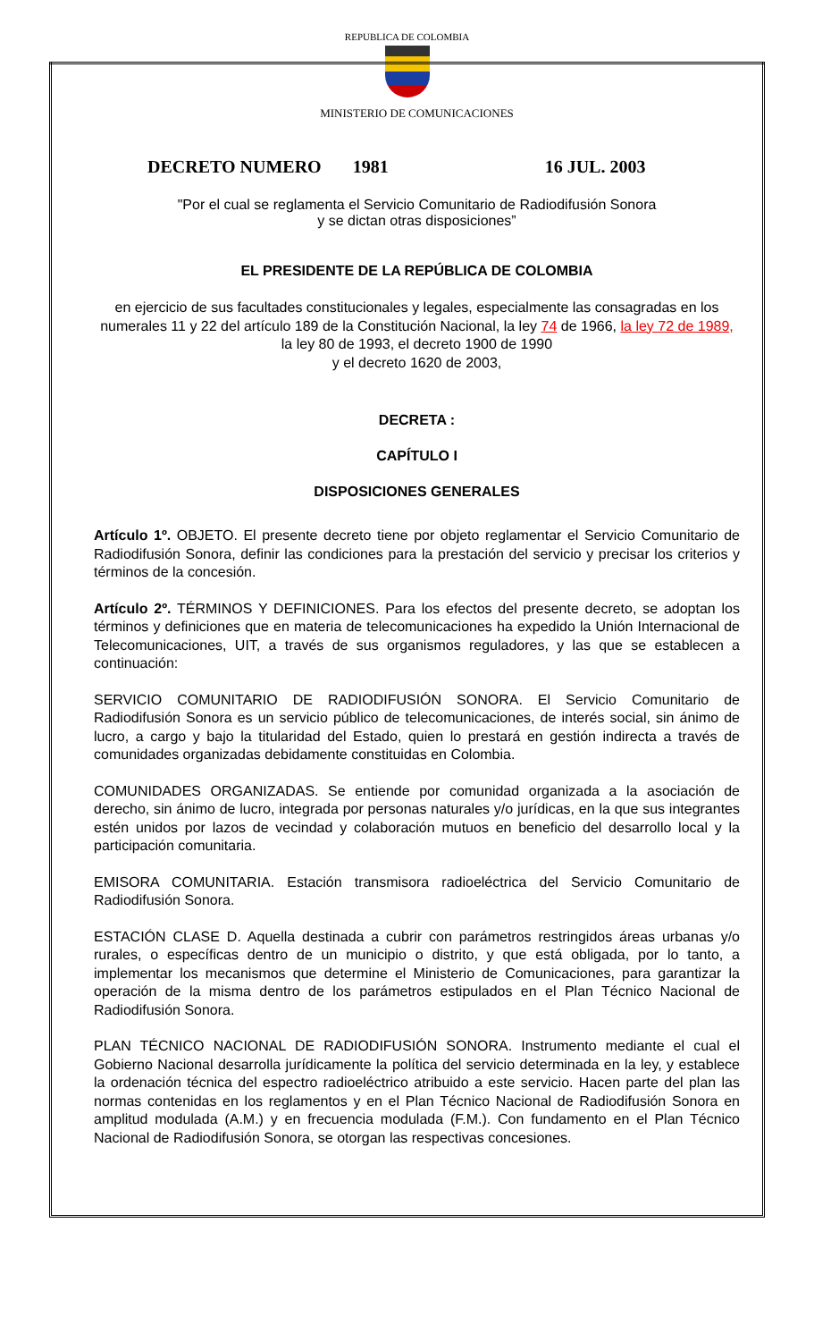REPUBLICA DE COLOMBIA
MINISTERIO DE COMUNICACIONES
DECRETO NUMERO 1981 16 JUL. 2003
"Por el cual se reglamenta el Servicio Comunitario de Radiodifusión Sonora
y se dictan otras disposiciones”
EL PRESIDENTE DE LA REPÚBLICA DE COLOMBIA
en ejercicio de sus facultades constitucionales y legales, especialmente las consagradas en los numerales 11 y 22 del artículo 189 de la Constitución Nacional, la ley 74 de 1966, la ley 72 de 1989, la ley 80 de 1993, el decreto 1900 de 1990
y el decreto 1620 de 2003,
DECRETA :
CAPÍTULO I
DISPOSICIONES GENERALES
Artículo 1º. OBJETO. El presente decreto tiene por objeto reglamentar el Servicio Comunitario de Radiodifusión Sonora, definir las condiciones para la prestación del servicio y precisar los criterios y términos de la concesión.
Artículo 2º. TÉRMINOS Y DEFINICIONES. Para los efectos del presente decreto, se adoptan los términos y definiciones que en materia de telecomunicaciones ha expedido la Unión Internacional de Telecomunicaciones, UIT, a través de sus organismos reguladores, y las que se establecen a continuación:
SERVICIO COMUNITARIO DE RADIODIFUSIÓN SONORA. El Servicio Comunitario de Radiodifusión Sonora es un servicio público de telecomunicaciones, de interés social, sin ánimo de lucro, a cargo y bajo la titularidad del Estado, quien lo prestará en gestión indirecta a través de comunidades organizadas debidamente constituidas en Colombia.
COMUNIDADES ORGANIZADAS. Se entiende por comunidad organizada a la asociación de derecho, sin ánimo de lucro, integrada por personas naturales y/o jurídicas, en la que sus integrantes estén unidos por lazos de vecindad y colaboración mutuos en beneficio del desarrollo local y la participación comunitaria.
EMISORA COMUNITARIA. Estación transmisora radioeléctrica del Servicio Comunitario de Radiodifusión Sonora.
ESTACIÓN CLASE D. Aquella destinada a cubrir con parámetros restringidos áreas urbanas y/o rurales, o específicas dentro de un municipio o distrito, y que está obligada, por lo tanto, a implementar los mecanismos que determine el Ministerio de Comunicaciones, para garantizar la operación de la misma dentro de los parámetros estipulados en el Plan Técnico Nacional de Radiodifusión Sonora.
PLAN TÉCNICO NACIONAL DE RADIODIFUSIÓN SONORA. Instrumento mediante el cual el Gobierno Nacional desarrolla jurídicamente la política del servicio determinada en la ley, y establece la ordenación técnica del espectro radioeléctrico atribuido a este servicio. Hacen parte del plan las normas contenidas en los reglamentos y en el Plan Técnico Nacional de Radiodifusión Sonora en amplitud modulada (A.M.) y en frecuencia modulada (F.M.). Con fundamento en el Plan Técnico Nacional de Radiodifusión Sonora, se otorgan las respectivas concesiones.